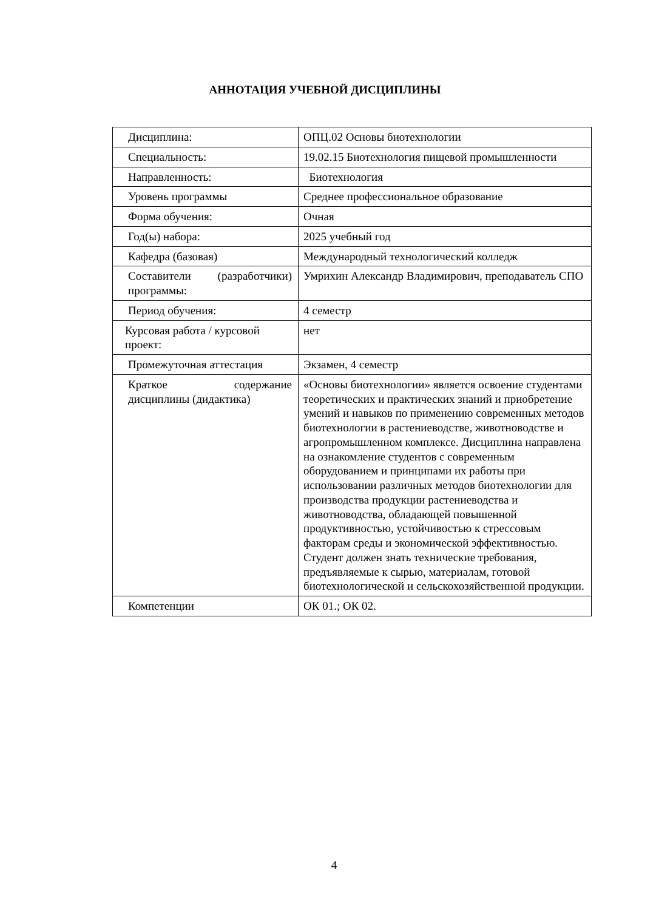АННОТАЦИЯ УЧЕБНОЙ ДИСЦИПЛИНЫ
| Дисциплина: | ОПЦ.02 Основы биотехнологии |
| Специальность: | 19.02.15 Биотехнология пищевой промышленности |
| Направленность: | Биотехнология |
| Уровень программы | Среднее профессиональное образование |
| Форма обучения: | Очная |
| Год(ы) набора: | 2025 учебный год |
| Кафедра (базовая) | Международный технологический колледж |
| Составители (разработчики) программы: | Умрихин Александр Владимирович, преподаватель СПО |
| Период обучения: | 4 семестр |
| Курсовая работа / курсовой проект: | нет |
| Промежуточная аттестация | Экзамен, 4 семестр |
| Краткое содержание дисциплины (дидактика) | «Основы биотехнологии» является освоение студентами теоретических и практических знаний и приобретение умений и навыков по применению современных методов биотехнологии в растениеводстве, животноводстве и агропромышленном комплексе. Дисциплина направлена на ознакомление студентов с современным оборудованием и принципами их работы при использовании различных методов биотехнологии для производства продукции растениеводства и животноводства, обладающей повышенной продуктивностью, устойчивостью к стрессовым факторам среды и экономической эффективностью. Студент должен знать технические требования, предъявляемые к сырью, материалам, готовой биотехнологической и сельскохозяйственной продукции. |
| Компетенции | ОК 01.; ОК 02. |
4